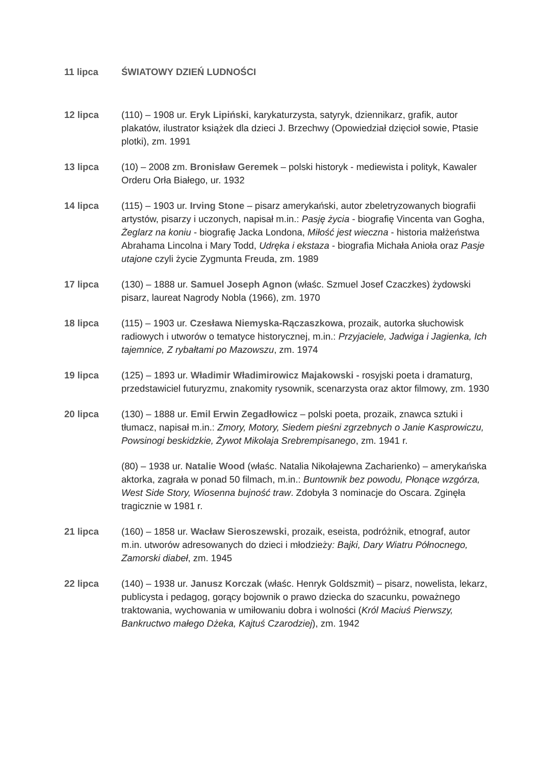11 lipca ŚWIATOWY DZIEŃ LUDNOŚCI
12 lipca (110) – 1908 ur. Eryk Lipiński, karykaturzysta, satyryk, dziennikarz, grafik, autor plakatów, ilustrator książek dla dzieci J. Brzechwy (Opowiedział dzięcioł sowie, Ptasie plotki), zm. 1991
13 lipca (10) – 2008 zm. Bronisław Geremek – polski historyk - mediewista i polityk, Kawaler Orderu Orła Białego, ur. 1932
14 lipca (115) – 1903 ur. Irving Stone – pisarz amerykański, autor zbeletryzowanych biografii artystów, pisarzy i uczonych, napisał m.in.: Pasję życia - biografię Vincenta van Gogha, Żeglarz na koniu - biografię Jacka Londona, Miłość jest wieczna - historia małżeństwa Abrahama Lincolna i Mary Todd, Udręka i ekstaza - biografia Michała Anioła oraz Pasje utajone czyli życie Zygmunta Freuda, zm. 1989
17 lipca (130) – 1888 ur. Samuel Joseph Agnon (właśc. Szmuel Josef Czaczkes) żydowski pisarz, laureat Nagrody Nobla (1966), zm. 1970
18 lipca (115) – 1903 ur. Czesława Niemyska-Rączaszkowa, prozaik, autorka słuchowisk radiowych i utworów o tematyce historycznej, m.in.: Przyjaciele, Jadwiga i Jagienka, Ich tajemnice, Z rybałtami po Mazowszu, zm. 1974
19 lipca (125) – 1893 ur. Władimir Władimirowicz Majakowski - rosyjski poeta i dramaturg, przedstawiciel futuryzmu, znakomity rysownik, scenarzysta oraz aktor filmowy, zm. 1930
20 lipca (130) – 1888 ur. Emil Erwin Zegadłowicz – polski poeta, prozaik, znawca sztuki i tłumacz, napisał m.in.: Zmory, Motory, Siedem pieśni zgrzebnych o Janie Kasprowiczu, Powsinogi beskidzkie, Żywot Mikołaja Srebrempisanego, zm. 1941 r.
(80) – 1938 ur. Natalie Wood (właśc. Natalia Nikołajewna Zacharienko) – amerykańska aktorka, zagrała w ponad 50 filmach, m.in.: Buntownik bez powodu, Płonące wzgórza, West Side Story, Wiosenna bujność traw. Zdobyła 3 nominacje do Oscara. Zginęła tragicznie w 1981 r.
21 lipca (160) – 1858 ur. Wacław Sieroszewski, prozaik, eseista, podróżnik, etnograf, autor m.in. utworów adresowanych do dzieci i młodzieży: Bajki, Dary Wiatru Północnego, Zamorski diabeł, zm. 1945
22 lipca (140) – 1938 ur. Janusz Korczak (właśc. Henryk Goldszmit) – pisarz, nowelista, lekarz, publicysta i pedagog, gorący bojownik o prawo dziecka do szacunku, poważnego traktowania, wychowania w umiłowaniu dobra i wolności (Król Maciuś Pierwszy, Bankructwo małego Dżeka, Kajtuś Czarodziej), zm. 1942